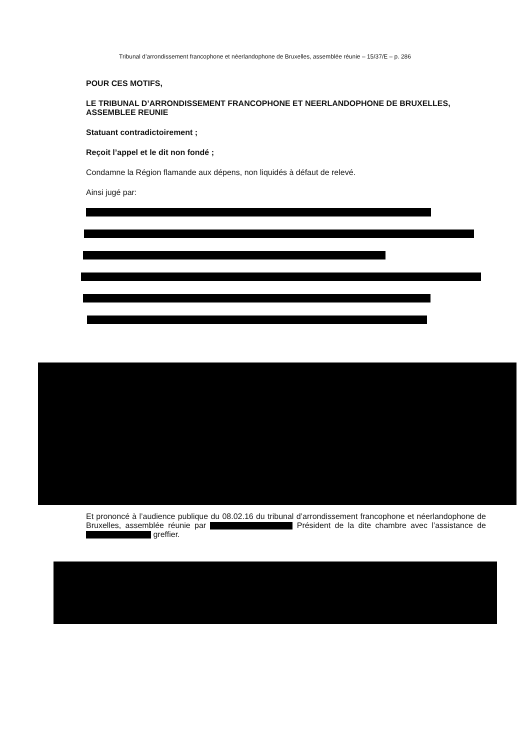Tribunal d’arrondissement francophone et néerlandophone de Bruxelles, assemblée réunie – 15/37/E – p. 286
POUR CES MOTIFS,
LE TRIBUNAL D’ARRONDISSEMENT FRANCOPHONE ET NEERLANDOPHONE DE BRUXELLES, ASSEMBLEE REUNIE
Statuant contradictoirement ;
Reçoit l’appel et le dit non fondé ;
Condamne la Région flamande aux dépens, non liquidés à défaut de relevé.
Ainsi jugé par:
Et prononcé à l’audience publique du 08.02.16 du tribunal d’arrondissement francophone et néerlandophone de Bruxelles, assemblée réunie par Président de la dite chambre avec l’assistance de greffier.